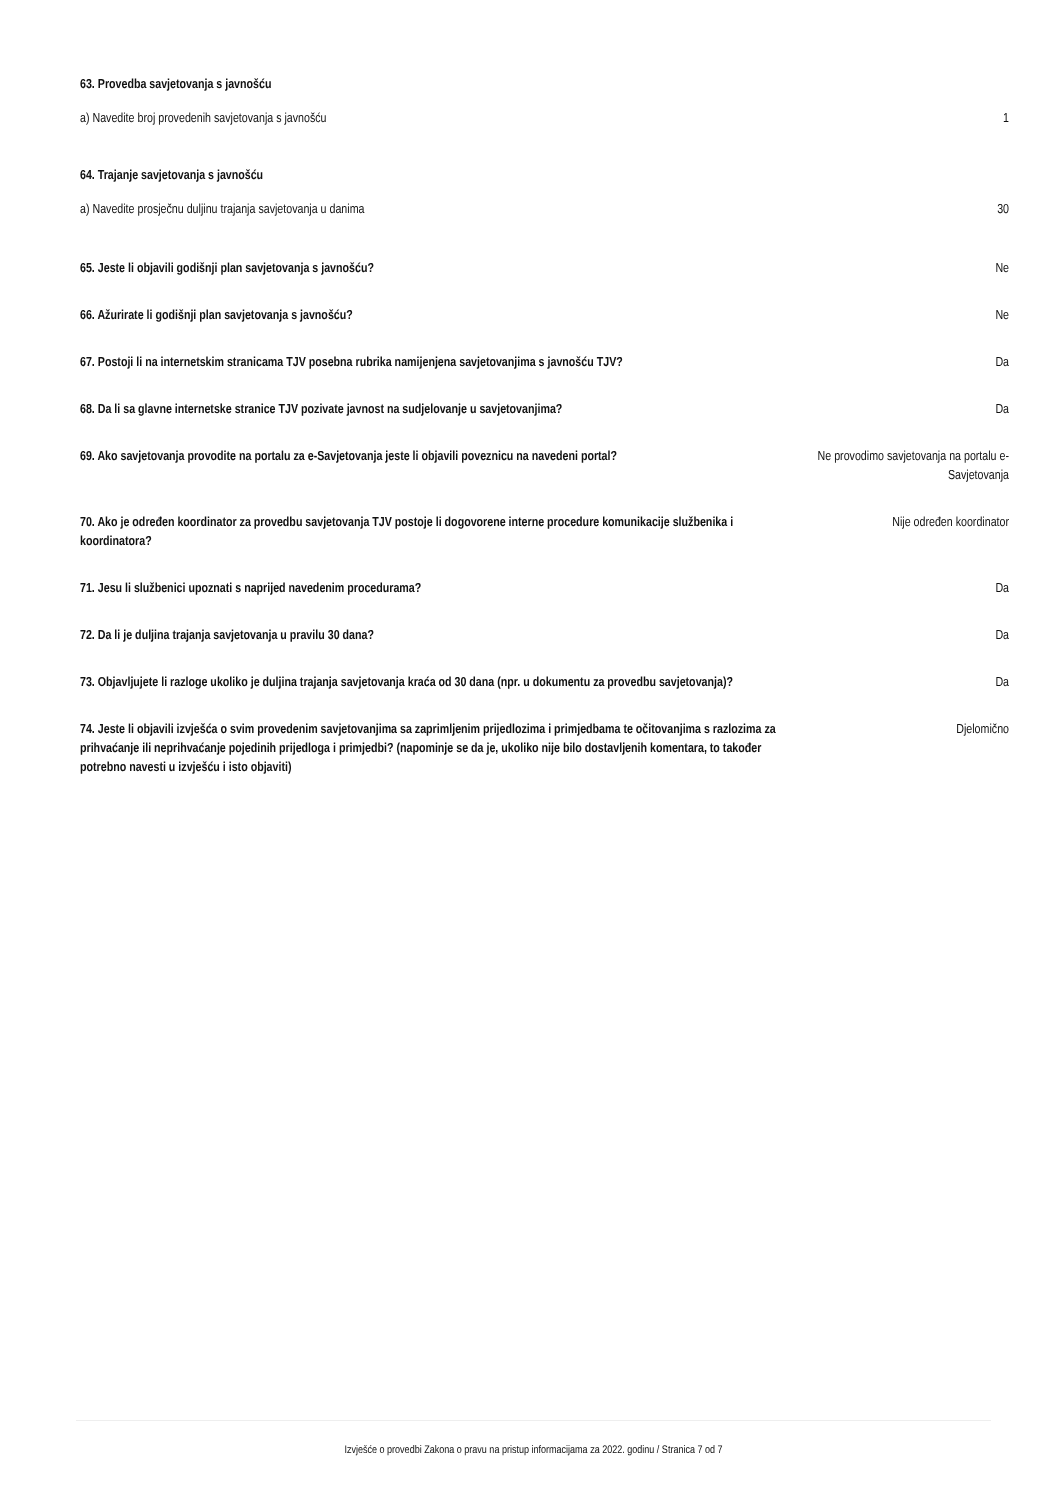63. Provedba savjetovanja s javnošću
a) Navedite broj provedenih savjetovanja s javnošću
1
64. Trajanje savjetovanja s javnošću
a) Navedite prosječnu duljinu trajanja savjetovanja u danima
30
65. Jeste li objavili godišnji plan savjetovanja s javnošću?
Ne
66. Ažurirate li godišnji plan savjetovanja s javnošću?
Ne
67. Postoji li na internetskim stranicama TJV posebna rubrika namijenjena savjetovanjima s javnošću TJV?
Da
68. Da li sa glavne internetske stranice TJV pozivate javnost na sudjelovanje u savjetovanjima?
Da
69. Ako savjetovanja provodite na portalu za e-Savjetovanja jeste li objavili poveznicu na navedeni portal?
Ne provodimo savjetovanja na portalu e-Savjetovanja
70. Ako je određen koordinator za provedbu savjetovanja TJV postoje li dogovorene interne procedure komunikacije službenika i koordinatora?
Nije određen koordinator
71. Jesu li službenici upoznati s naprijed navedenim procedurama?
Da
72. Da li je duljina trajanja savjetovanja u pravilu 30 dana?
Da
73. Objavljujete li razloge ukoliko je duljina trajanja savjetovanja kraća od 30 dana (npr. u dokumentu za provedbu savjetovanja)?
Da
74. Jeste li objavili izvješća o svim provedenim savjetovanjima sa zaprimljenim prijedlozima i primjedbama te očitovanjima s razlozima za prihvaćanje ili neprihvaćanje pojedinih prijedloga i primjedbi? (napominje se da je, ukoliko nije bilo dostavljenih komentara, to također potrebno navesti u izvješću i isto objaviti)
Djelomično
Izvješće o provedbi Zakona o pravu na pristup informacijama za 2022. godinu / Stranica 7 od 7